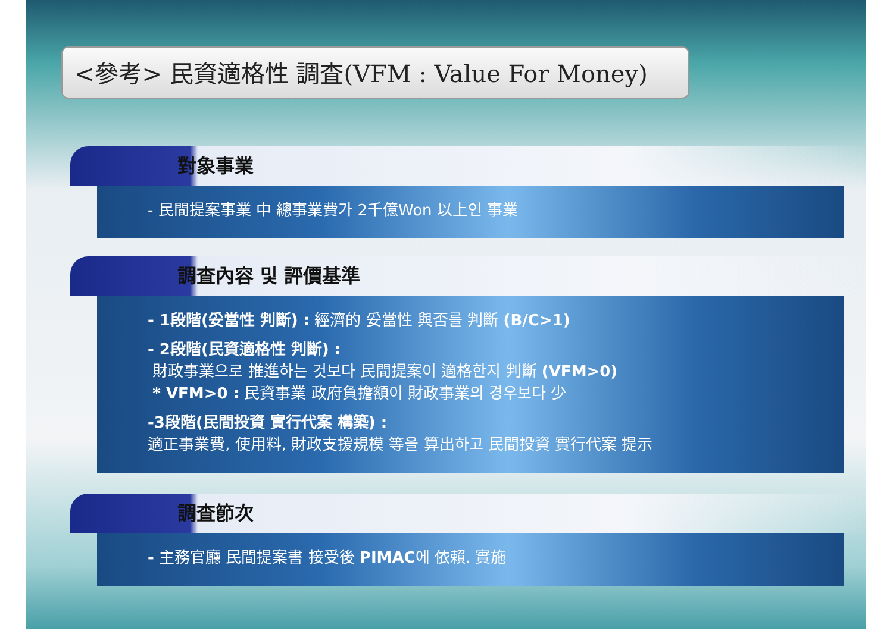<參考> 民資適格性 調査(VFM : Value For Money)
對象事業
- 民間提案事業 中 總事業費가 2千億Won 以上인 事業
調査內容 및 評價基準
- 1段階(妥當性 判斷) : 經濟的 妥當性 與否를 判斷 (B/C>1)
- 2段階(民資適格性 判斷) :
財政事業으로 推進하는 것보다 民間提案이 適格한지 判斷 (VFM>0)
* VFM>0 : 民資事業 政府負擔額이 財政事業의 경우보다 少
-3段階(民間投資 實行代案 構築) :
適正事業費, 使用料, 財政支援規模 等을 算出하고 民間投資 實行代案 提示
調査節次
- 主務官廳 民間提案書 接受後 PIMAC에 依賴. 實施